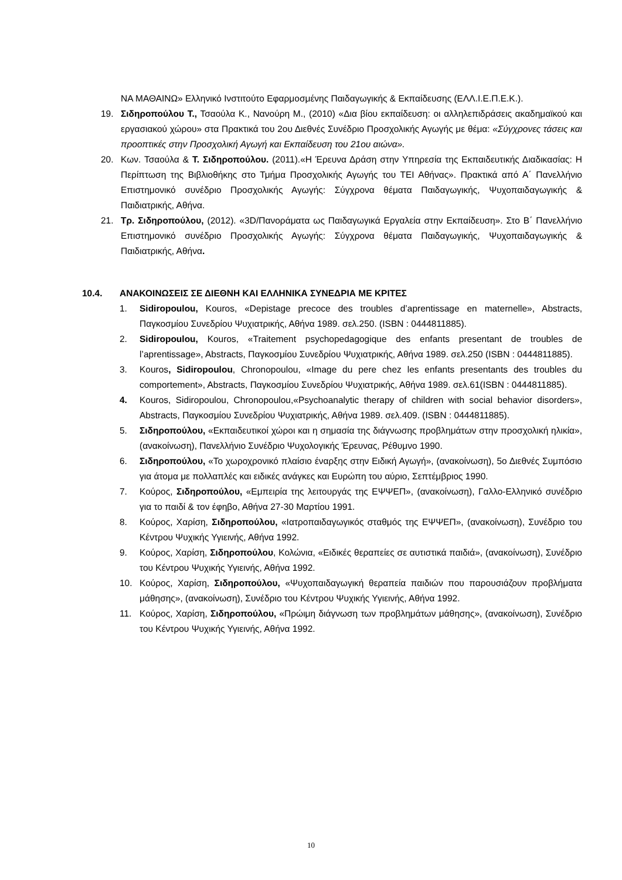ΝΑ ΜΑΘΑΙΝΩ» Ελληνικό Ινστιτούτο Εφαρμοσμένης Παιδαγωγικής & Εκπαίδευσης (ΕΛΛ.Ι.Ε.Π.Ε.Κ.).
19. Σιδηροπούλου Τ., Τσαούλα Κ., Νανούρη Μ., (2010) «Δια βίου εκπαίδευση: οι αλληλεπιδράσεις ακαδημαϊκού και εργασιακού χώρου» στα Πρακτικά του 2ου Διεθνές Συνέδριο Προσχολικής Αγωγής με θέμα: «Σύγχρονες τάσεις και προοπτικές στην Προσχολική Αγωγή και Εκπαίδευση του 21ου αιώνα».
20. Κων. Τσαούλα & Τ. Σιδηροπούλου. (2011).«Η Έρευνα Δράση στην Υπηρεσία της Εκπαιδευτικής Διαδικασίας: Η Περίπτωση της Βιβλιοθήκης στο Τμήμα Προσχολικής Αγωγής του ΤΕΙ Αθήνας». Πρακτικά από Α΄ Πανελλήνιο Επιστημονικό συνέδριο Προσχολικής Αγωγής: Σύγχρονα θέματα Παιδαγωγικής, Ψυχοπαιδαγωγικής & Παιδιατρικής, Αθήνα.
21. Τρ. Σιδηροπούλου, (2012). «3D/Πανοράματα ως Παιδαγωγικά Εργαλεία στην Εκπαίδευση». Στο Β΄ Πανελλήνιο Επιστημονικό συνέδριο Προσχολικής Αγωγής: Σύγχρονα θέματα Παιδαγωγικής, Ψυχοπαιδαγωγικής & Παιδιατρικής, Αθήνα.
10.4. ΑΝΑΚΟΙΝΩΣΕΙΣ ΣΕ ΔΙΕΘΝΗ ΚΑΙ ΕΛΛΗΝΙΚΑ ΣΥΝΕΔΡΙΑ ΜΕ ΚΡΙΤΕΣ
1. Sidiropoulou, Kouros, «Depistage precoce des troubles d’aprentissage en maternelle», Abstracts, Παγκοσμίου Συνεδρίου Ψυχιατρικής, Αθήνα 1989. σελ.250. (ISBN : 0444811885).
2. Sidiropoulou, Kouros, «Traitement psychopedagogique des enfants presentant de troubles de l’aprentissage», Abstracts, Παγκοσμίου Συνεδρίου Ψυχιατρικής, Αθήνα 1989. σελ.250 (ISBN : 0444811885).
3. Kouros, Sidiropoulou, Chronopoulou, «Image du pere chez les enfants presentants des troubles du comportement», Abstracts, Παγκοσμίου Συνεδρίου Ψυχιατρικής, Αθήνα 1989. σελ.61(ISBN : 0444811885).
4. Kouros, Sidiropoulou, Chronopoulou,«Psychoanalytic therapy of children with social behavior disorders», Abstracts, Παγκοσμίου Συνεδρίου Ψυχιατρικής, Αθήνα 1989. σελ.409. (ISBN : 0444811885).
5. Σιδηροπούλου, «Εκπαιδευτικοί χώροι και η σημασία της διάγνωσης προβλημάτων στην προσχολική ηλικία», (ανακοίνωση), Πανελλήνιο Συνέδριο Ψυχολογικής Έρευνας, Ρέθυμνο 1990.
6. Σιδηροπούλου, «Το χωροχρονικό πλαίσιο έναρξης στην Ειδική Αγωγή», (ανακοίνωση), 5ο Διεθνές Συμπόσιο για άτομα με πολλαπλές και ειδικές ανάγκες και Ευρώπη του αύριο, Σεπτέμβριος 1990.
7. Κούρος, Σιδηροπούλου, «Εμπειρία της λειτουργάς της ΕΨΨΕΠ», (ανακοίνωση), Γαλλο-Ελληνικό συνέδριο για το παιδί & τον έφηβο, Αθήνα 27-30 Μαρτίου 1991.
8. Κούρος, Χαρίση, Σιδηροπούλου, «Ιατροπαιδαγωγικός σταθμός της ΕΨΨΕΠ», (ανακοίνωση), Συνέδριο του Κέντρου Ψυχικής Υγιεινής, Αθήνα 1992.
9. Κούρος, Χαρίση, Σιδηροπούλου, Κολώνια, «Ειδικές θεραπείες σε αυτιστικά παιδιά», (ανακοίνωση), Συνέδριο του Κέντρου Ψυχικής Υγιεινής, Αθήνα 1992.
10. Κούρος, Χαρίση, Σιδηροπούλου, «Ψυχοπαιδαγωγική θεραπεία παιδιών που παρουσιάζουν προβλήματα μάθησης», (ανακοίνωση), Συνέδριο του Κέντρου Ψυχικής Υγιεινής, Αθήνα 1992.
11. Κούρος, Χαρίση, Σιδηροπούλου, «Πρώιμη διάγνωση των προβλημάτων μάθησης», (ανακοίνωση), Συνέδριο του Κέντρου Ψυχικής Υγιεινής, Αθήνα 1992.
10